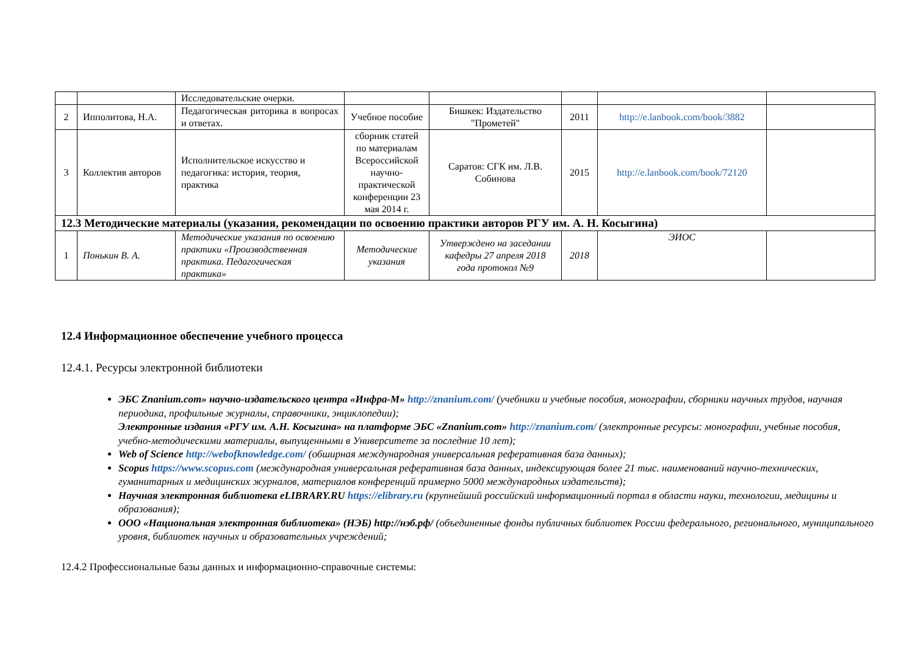| | | Исследовательские очерки. | | | | | |
| 2 | Ипполитова, Н.А. | Педагогическая риторика в вопросах и ответах. | Учебное пособие | Бишкек: Издательство "Прометей" | 2011 | http://e.lanbook.com/book/3882 | |
| 3 | Коллектив авторов | Исполнительское искусство и педагогика: история, теория, практика | сборник статей по материалам Всероссийской научно-практической конференции 23 мая 2014 г. | Саратов: СГК им. Л.В. Собинова | 2015 | http://e.lanbook.com/book/72120 | |
| 12.3 Методические материалы (указания, рекомендации по освоению практики авторов РГУ им. А. Н. Косыгина) | | | | | | | |
| 1 | Понькин В. А. | Методические указания по освоению практики «Производственная практика. Педагогическая практика» | Методические указания | Утверждено на заседании кафедры 27 апреля 2018 года протокол №9 | 2018 | ЭИОС | |
12.4 Информационное обеспечение учебного процесса
12.4.1. Ресурсы электронной библиотеки
ЭБС Znanium.com» научно-издательского центра «Инфра-М» http://znanium.com/ (учебники и учебные пособия, монографии, сборники научных трудов, научная периодика, профильные журналы, справочники, энциклопедии);
Электронные издания «РГУ им. А.Н. Косыгина» на платформе ЭБС «Znanium.com» http://znanium.com/ (электронные ресурсы: монографии, учебные пособия, учебно-методическими материалы, выпущенными в Университете за последние 10 лет);
Web of Science http://webofknowledge.com/ (обширная международная универсальная реферативная база данных);
Scopus https://www.scopus.com (международная универсальная реферативная база данных, индексирующая более 21 тыс. наименований научно-технических, гуманитарных и медицинских журналов, материалов конференций примерно 5000 международных издательств);
Научная электронная библиотека eLIBRARY.RU https://elibrary.ru (крупнейший российский информационный портал в области науки, технологии, медицины и образования);
ООО «Национальная электронная библиотека» (НЭБ) http://нэб.рф/ (объединенные фонды публичных библиотек России федерального, регионального, муниципального уровня, библиотек научных и образовательных учреждений;
12.4.2 Профессиональные базы данных и информационно-справочные системы: